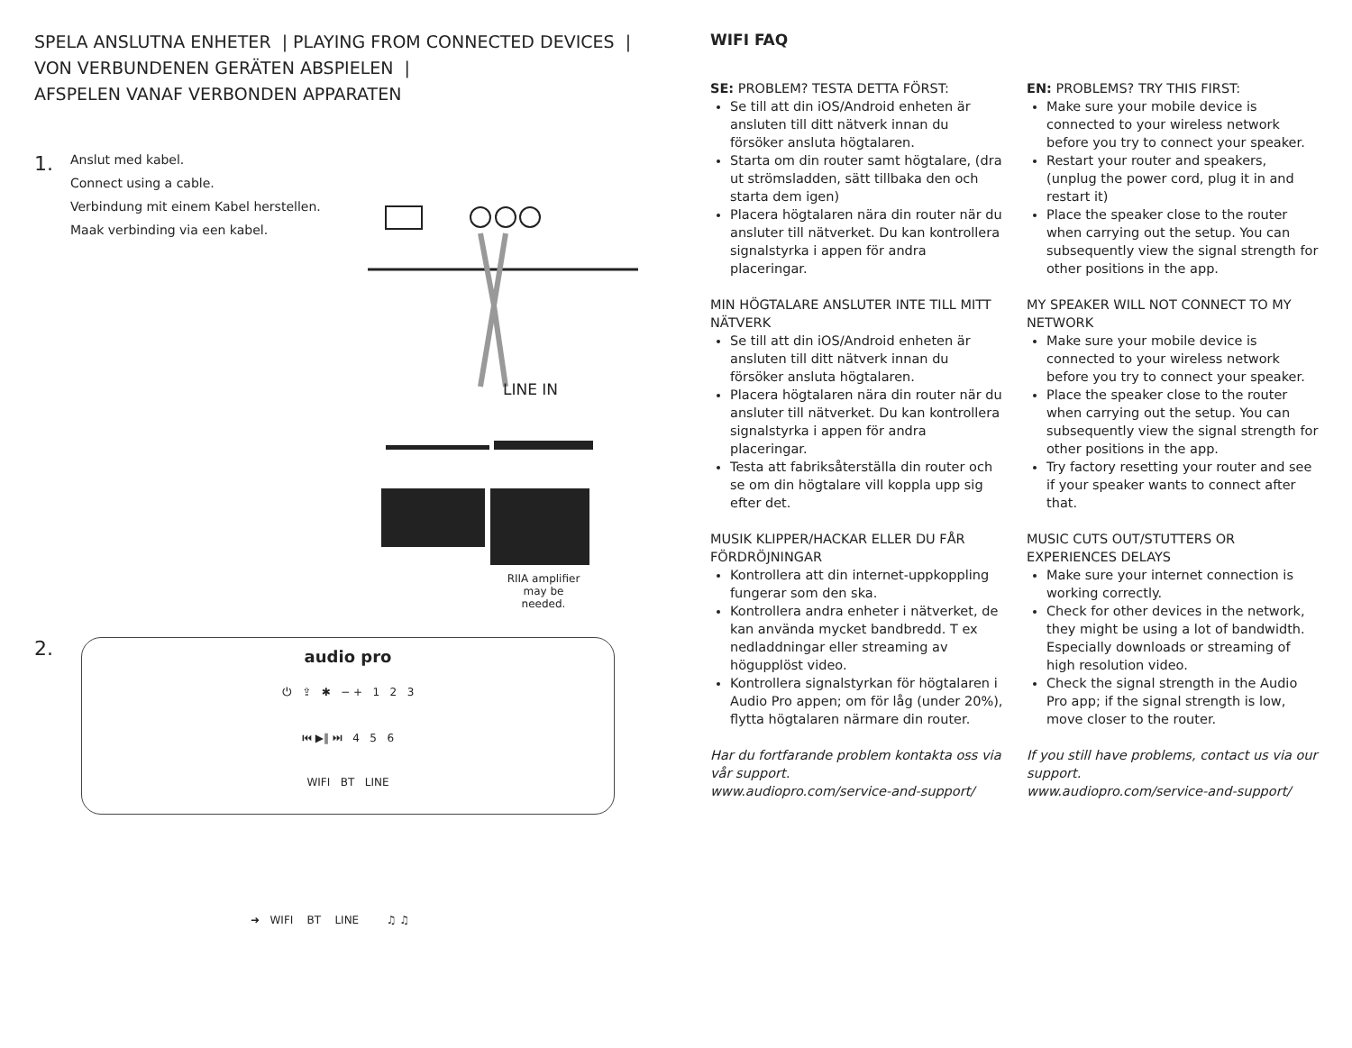SPELA ANSLUTNA ENHETER | PLAYING FROM CONNECTED DEVICES |
VON VERBUNDENEN GERÄTEN ABSPIELEN |
AFSPELEN VANAF VERBONDEN APPARATEN
1.
Anslut med kabel.
Connect using a cable.
Verbindung mit einem Kabel herstellen.
Maak verbinding via een kabel.
LINE IN
RIIA amplifier may be needed.
2.
audio pro
⏻ ⇪ ✱ − + 1 2 3
⏮ ▶‖ ⏭ 4 5 6
WIFI BT LINE
➜ WIFI BT LINE ♫ ♫
WIFI FAQ
SE: PROBLEM? TESTA DETTA FÖRST:
Se till att din iOS/Android enheten är ansluten till ditt nätverk innan du försöker ansluta högtalaren.
Starta om din router samt högtalare, (dra ut strömsladden, sätt tillbaka den och starta dem igen)
Placera högtalaren nära din router när du ansluter till nätverket. Du kan kontrollera signalstyrka i appen för andra placeringar.
MIN HÖGTALARE ANSLUTER INTE TILL MITT NÄTVERK
Se till att din iOS/Android enheten är ansluten till ditt nätverk innan du försöker ansluta högtalaren.
Placera högtalaren nära din router när du ansluter till nätverket. Du kan kontrollera signalstyrka i appen för andra placeringar.
Testa att fabriksåterställa din router och se om din högtalare vill koppla upp sig efter det.
MUSIK KLIPPER/HACKAR ELLER DU FÅR FÖRDRÖJNINGAR
Kontrollera att din internet-uppkoppling fungerar som den ska.
Kontrollera andra enheter i nätverket, de kan använda mycket bandbredd. T ex nedladdningar eller streaming av högupplöst video.
Kontrollera signalstyrkan för högtalaren i Audio Pro appen; om för låg (under 20%), flytta högtalaren närmare din router.
Har du fortfarande problem kontakta oss via vår support.
www.audiopro.com/service-and-support/
EN: PROBLEMS? TRY THIS FIRST:
Make sure your mobile device is connected to your wireless network before you try to connect your speaker.
Restart your router and speakers, (unplug the power cord, plug it in and restart it)
Place the speaker close to the router when carrying out the setup. You can subsequently view the signal strength for other positions in the app.
MY SPEAKER WILL NOT CONNECT TO MY NETWORK
Make sure your mobile device is connected to your wireless network before you try to connect your speaker.
Place the speaker close to the router when carrying out the setup. You can subsequently view the signal strength for other positions in the app.
Try factory resetting your router and see if your speaker wants to connect after that.
MUSIC CUTS OUT/STUTTERS OR EXPERIENCES DELAYS
Make sure your internet connection is working correctly.
Check for other devices in the network, they might be using a lot of bandwidth. Especially downloads or streaming of high resolution video.
Check the signal strength in the Audio Pro app; if the signal strength is low, move closer to the router.
If you still have problems, contact us via our support.
www.audiopro.com/service-and-support/